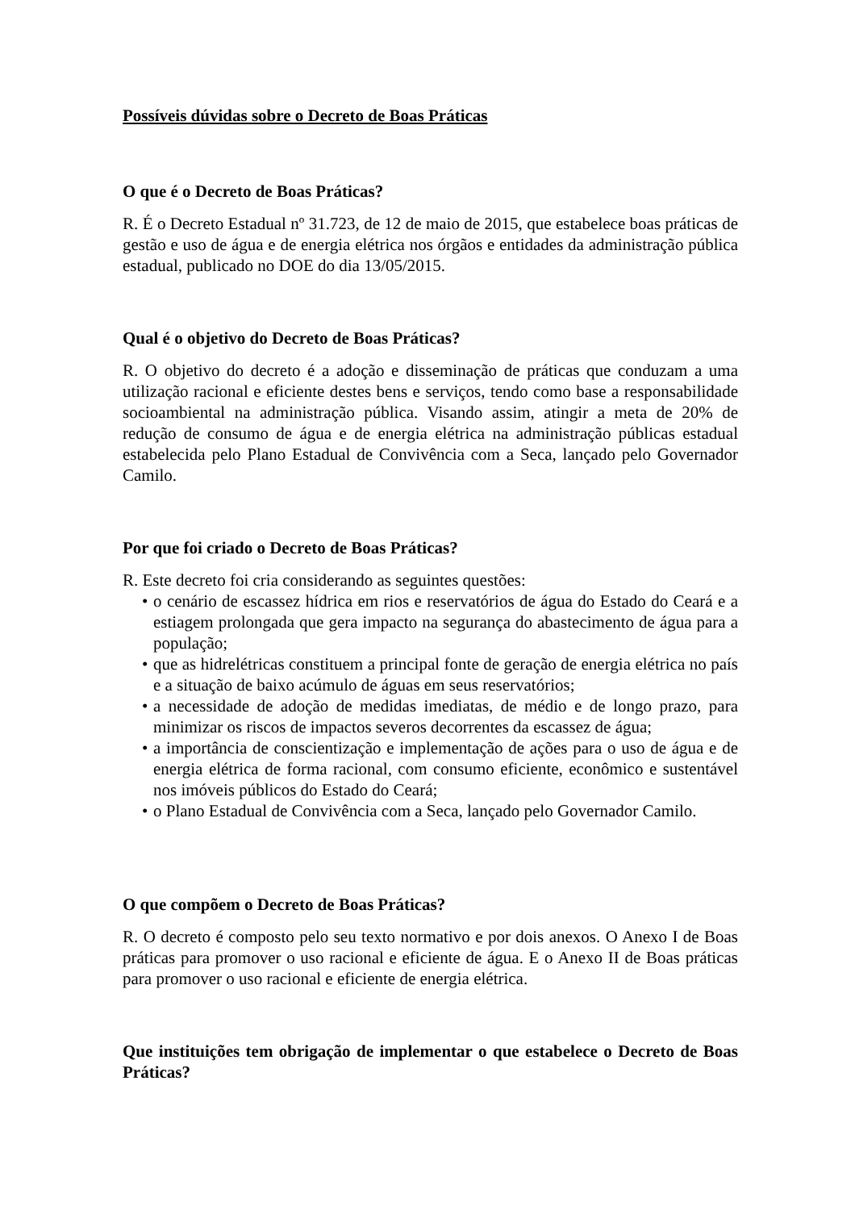Possíveis dúvidas sobre o Decreto de Boas Práticas
O que é o Decreto de Boas Práticas?
R. É o Decreto Estadual nº 31.723, de 12 de maio de 2015, que estabelece boas práticas de gestão e uso de água e de energia elétrica nos órgãos e entidades da administração pública estadual, publicado no DOE do dia 13/05/2015.
Qual é o objetivo do Decreto de Boas Práticas?
R. O objetivo do decreto é a adoção e disseminação de práticas que conduzam a uma utilização racional e eficiente destes bens e serviços, tendo como base a responsabilidade socioambiental na administração pública. Visando assim, atingir a meta de 20% de redução de consumo de água e de energia elétrica na administração públicas estadual estabelecida pelo Plano Estadual de Convivência com a Seca, lançado pelo Governador Camilo.
Por que foi criado o Decreto de Boas Práticas?
R. Este decreto foi cria considerando as seguintes questões:
• o cenário de escassez hídrica em rios e reservatórios de água do Estado do Ceará e a estiagem prolongada que gera impacto na segurança do abastecimento de água para a população;
• que as hidrelétricas constituem a principal fonte de geração de energia elétrica no país e a situação de baixo acúmulo de águas em seus reservatórios;
• a necessidade de adoção de medidas imediatas, de médio e de longo prazo, para minimizar os riscos de impactos severos decorrentes da escassez de água;
• a importância de conscientização e implementação de ações para o uso de água e de energia elétrica de forma racional, com consumo eficiente, econômico e sustentável nos imóveis públicos do Estado do Ceará;
• o Plano Estadual de Convivência com a Seca, lançado pelo Governador Camilo.
O que compõem o Decreto de Boas Práticas?
R. O decreto é composto pelo seu texto normativo e por dois anexos. O Anexo I de Boas práticas para promover o uso racional e eficiente de água. E o Anexo II de Boas práticas para promover o uso racional e eficiente de energia elétrica.
Que instituições tem obrigação de implementar o que estabelece o Decreto de Boas Práticas?